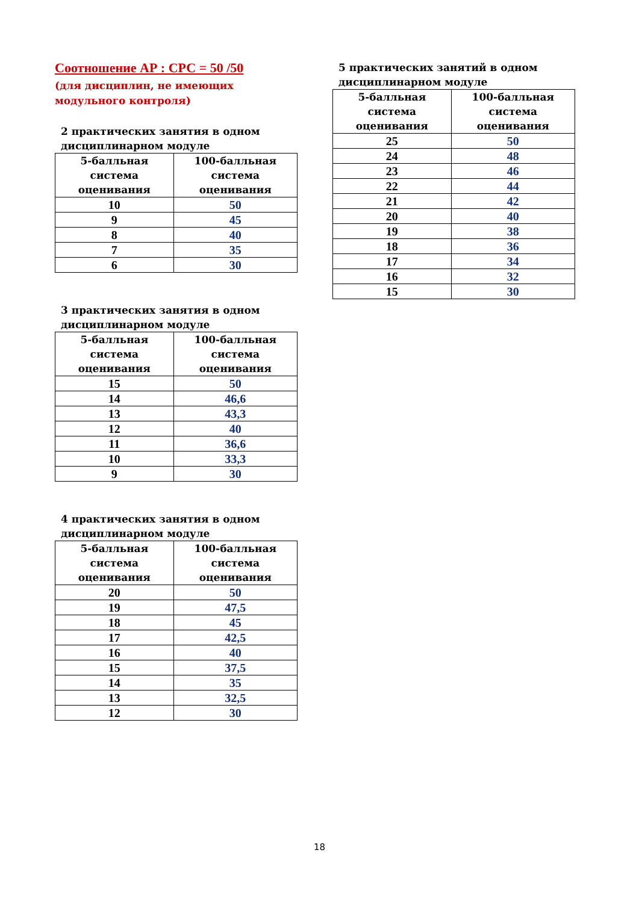Соотношение АР : СРС = 50 /50
(для дисциплин, не имеющих
модульного контроля)
2 практических занятия в одном дисциплинарном модуле
| 5-балльная система оценивания | 100-балльная система оценивания |
| --- | --- |
| 10 | 50 |
| 9 | 45 |
| 8 | 40 |
| 7 | 35 |
| 6 | 30 |
3 практических занятия в одном дисциплинарном модуле
| 5-балльная система оценивания | 100-балльная система оценивания |
| --- | --- |
| 15 | 50 |
| 14 | 46,6 |
| 13 | 43,3 |
| 12 | 40 |
| 11 | 36,6 |
| 10 | 33,3 |
| 9 | 30 |
4 практических занятия в одном дисциплинарном модуле
| 5-балльная система оценивания | 100-балльная система оценивания |
| --- | --- |
| 20 | 50 |
| 19 | 47,5 |
| 18 | 45 |
| 17 | 42,5 |
| 16 | 40 |
| 15 | 37,5 |
| 14 | 35 |
| 13 | 32,5 |
| 12 | 30 |
5 практических занятий в одном дисциплинарном модуле
| 5-балльная система оценивания | 100-балльная система оценивания |
| --- | --- |
| 25 | 50 |
| 24 | 48 |
| 23 | 46 |
| 22 | 44 |
| 21 | 42 |
| 20 | 40 |
| 19 | 38 |
| 18 | 36 |
| 17 | 34 |
| 16 | 32 |
| 15 | 30 |
18